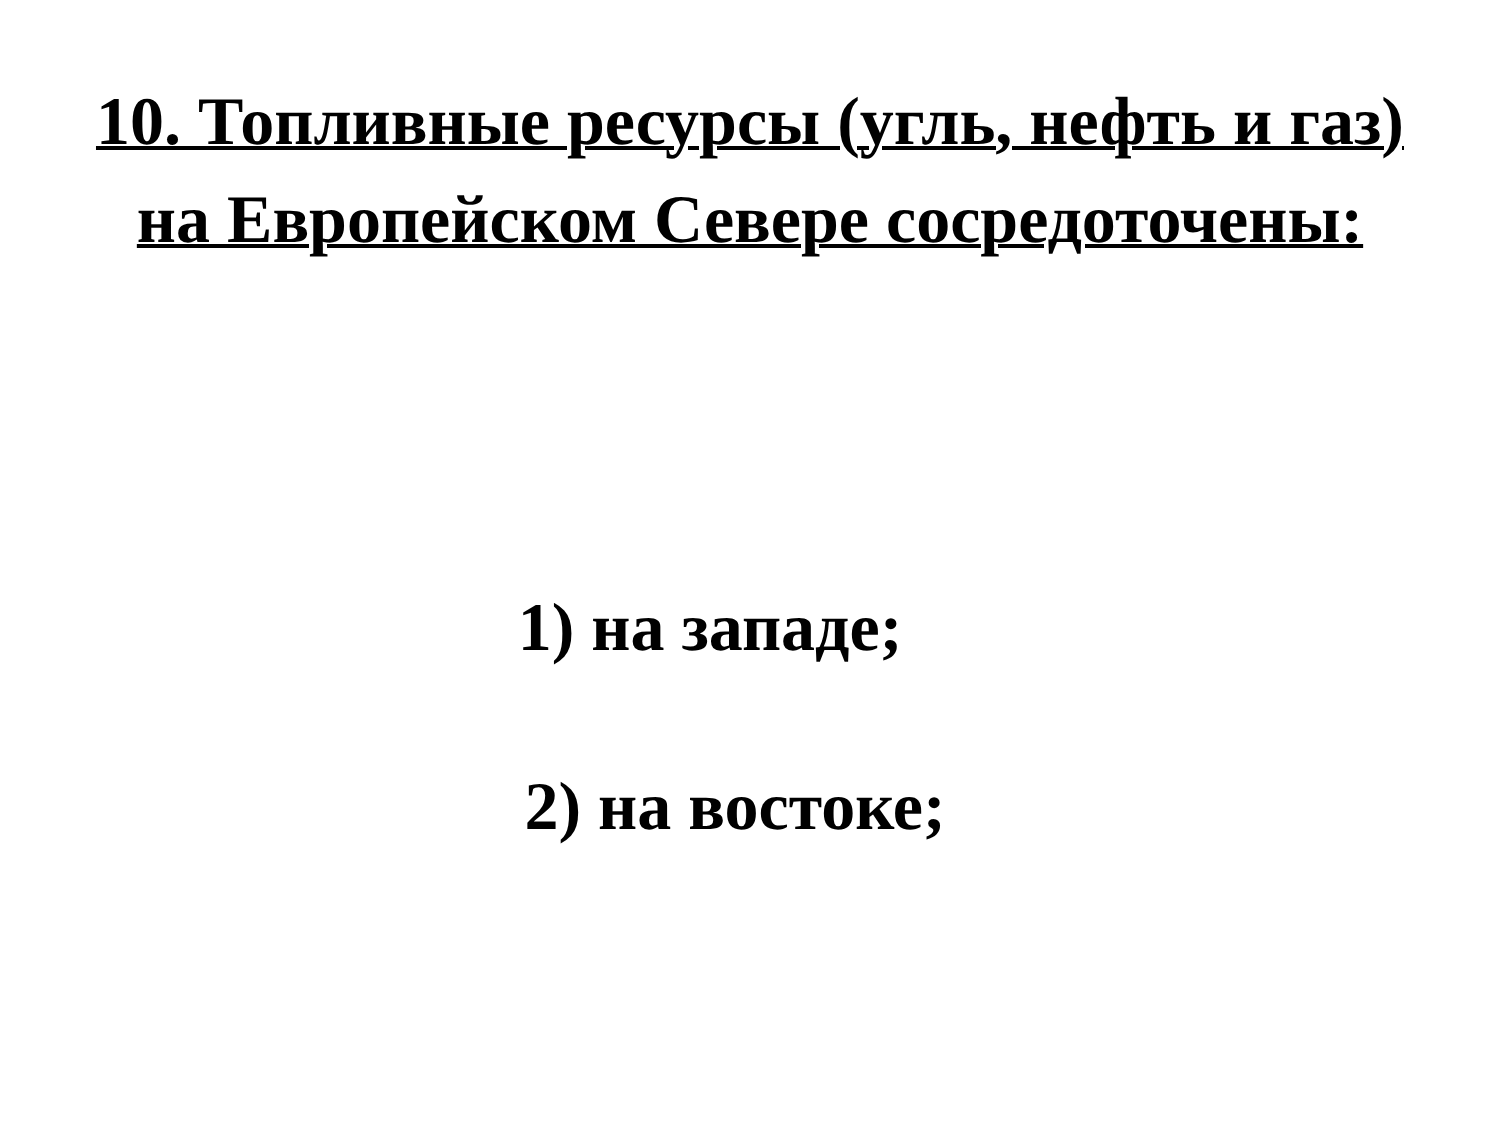10. Топливные ресурсы (угль, нефть и газ)
на Европейском Севере сосредоточены:
1) на западе;
2) на востоке;